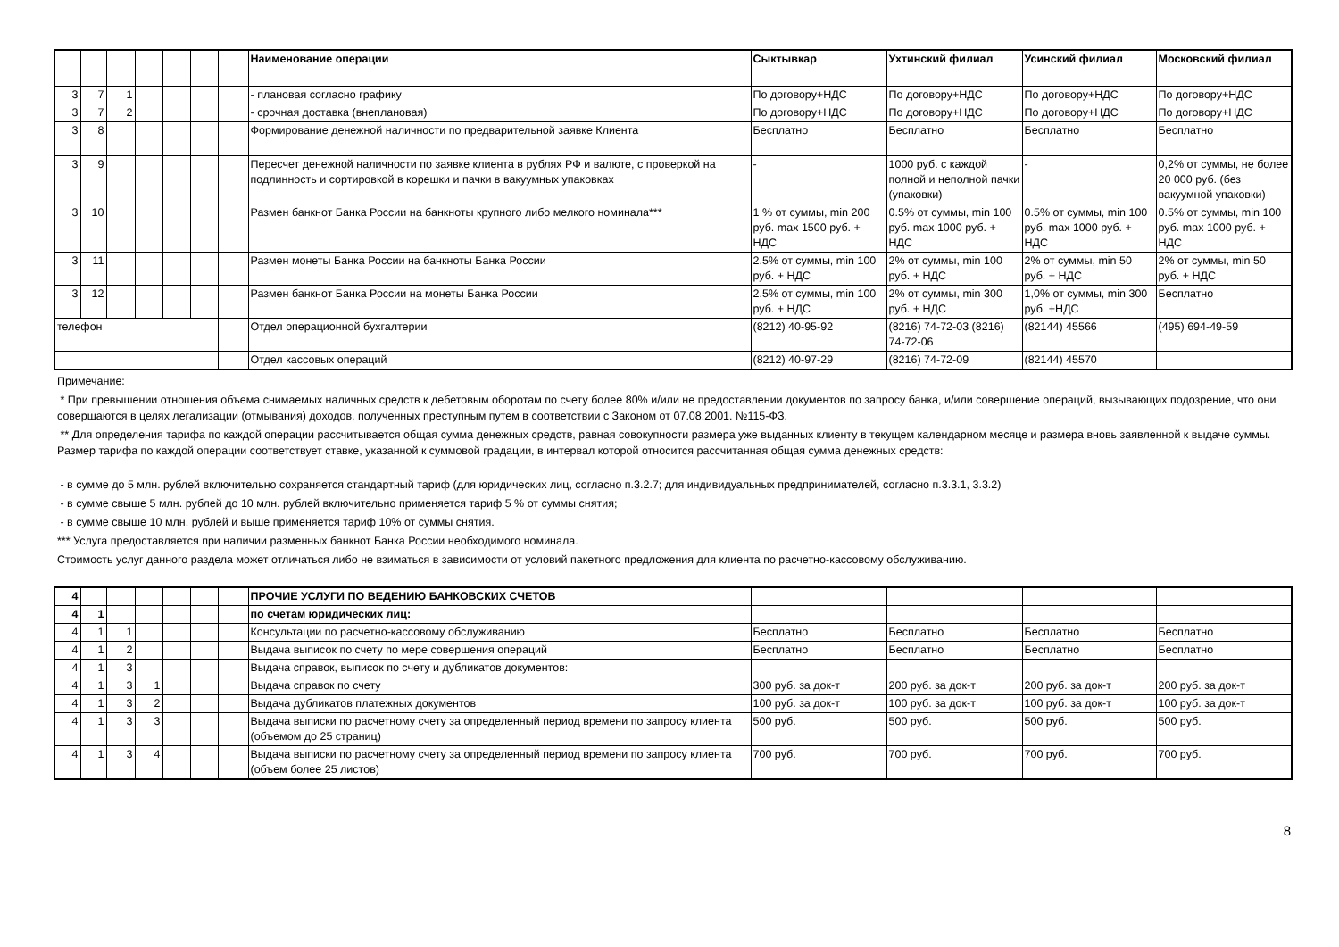| | | | | | | | Наименование операции | Сыктывкар | Ухтинский филиал | Усинский филиал | Московский филиал |
| --- | --- | --- | --- | --- | --- | --- | --- | --- | --- | --- | --- |
| 3 | 7 | 1 | | | | | - плановая согласно графику | По договору+НДС | По договору+НДС | По договору+НДС | По договору+НДС |
| 3 | 7 | 2 | | | | | - срочная доставка (внеплановая) | По договору+НДС | По договору+НДС | По договору+НДС | По договору+НДС |
| 3 | 8 | | | | | | Формирование денежной наличности по предварительной заявке Клиента | Бесплатно | Бесплатно | Бесплатно | Бесплатно |
| 3 | 9 | | | | | | Пересчет денежной наличности по заявке клиента в рублях РФ и валюте, с проверкой на подлинность и сортировкой в корешки и пачки в вакуумных упаковках | - | 1000 руб. с каждой полной и неполной пачки (упаковки) | - | 0,2% от суммы, не более 20 000 руб. (без вакуумной упаковки) |
| 3 | 10 | | | | | | Размен банкнот Банка России на банкноты крупного либо мелкого номинала*** | 1 % от суммы, min 200 руб. max 1500 руб. + НДС | 0.5% от суммы, min 100 руб. max 1000 руб. + НДС | 0.5% от суммы, min 100 руб. max 1000 руб. + НДС | 0.5% от суммы, min 100 руб. max 1000 руб. + НДС |
| 3 | 11 | | | | | | Размен монеты Банка России на банкноты Банка России | 2.5% от суммы, min 100 руб. + НДС | 2% от суммы, min 100 руб. + НДС | 2% от суммы, min 50 руб. + НДС | 2% от суммы, min 50 руб. + НДС |
| 3 | 12 | | | | | | Размен банкнот Банка России на монеты Банка России | 2.5% от суммы, min 100 руб. + НДС | 2% от суммы, min 300 руб. + НДС | 1,0% от суммы, min 300 руб. +НДС | Бесплатно |
| телефон | | | | | | | Отдел операционной бухгалтерии | (8212) 40-95-92 | (8216) 74-72-03 (8216) 74-72-06 | (82144) 45566 | (495) 694-49-59 |
| | | | | | | | Отдел кассовых операций | (8212) 40-97-29 | (8216) 74-72-09 | (82144) 45570 | |
Примечание:
* При превышении отношения объема снимаемых наличных средств к дебетовым оборотам по счету более 80% и/или не предоставлении документов по запросу банка, и/или совершение операций, вызывающих подозрение, что они совершаются в целях легализации (отмывания) доходов, полученных преступным путем в соответствии с Законом от 07.08.2001. №115-ФЗ.
** Для определения тарифа по каждой операции рассчитывается общая сумма денежных средств, равная совокупности размера уже выданных клиенту в текущем календарном месяце и размера вновь заявленной к выдаче суммы. Размер тарифа по каждой операции соответствует ставке, указанной к суммовой градации, в интервал которой относится рассчитанная общая сумма денежных средств:
- в сумме до 5 млн. рублей включительно сохраняется стандартный тариф (для юридических лиц, согласно п.3.2.7; для индивидуальных предпринимателей, согласно п.3.3.1, 3.3.2)
- в сумме свыше 5 млн. рублей до 10 млн. рублей включительно применяется тариф 5 % от суммы снятия;
- в сумме свыше 10 млн. рублей и выше применяется тариф 10% от суммы снятия.
*** Услуга предоставляется при наличии разменных банкнот Банка России необходимого номинала.
Стоимость услуг данного раздела может отличаться либо не взиматься в зависимости от условий пакетного предложения для клиента по расчетно-кассовому обслуживанию.
| 4 | | | | | | | ПРОЧИЕ УСЛУГИ ПО ВЕДЕНИЮ БАНКОВСКИХ СЧЕТОВ | | | | |
| 4 | 1 | | | | | | по счетам юридических лиц: | | | | |
| 4 | 1 | 1 | | | | | Консультации по расчетно-кассовому обслуживанию | Бесплатно | Бесплатно | Бесплатно | Бесплатно |
| 4 | 1 | 2 | | | | | Выдача выписок по счету по мере совершения операций | Бесплатно | Бесплатно | Бесплатно | Бесплатно |
| 4 | 1 | 3 | | | | | Выдача справок, выписок по счету и дубликатов документов: | | | | |
| 4 | 1 | 3 | 1 | | | | Выдача справок по счету | 300 руб. за док-т | 200 руб. за док-т | 200 руб. за док-т | 200 руб. за док-т |
| 4 | 1 | 3 | 2 | | | | Выдача дубликатов платежных документов | 100 руб. за док-т | 100 руб. за док-т | 100 руб. за док-т | 100 руб. за док-т |
| 4 | 1 | 3 | 3 | | | | Выдача выписки по расчетному счету за определенный период времени по запросу клиента (объемом до 25 страниц) | 500 руб. | 500 руб. | 500 руб. | 500 руб. |
| 4 | 1 | 3 | 4 | | | | Выдача выписки по расчетному счету за определенный период времени по запросу клиента (объем более 25 листов) | 700 руб. | 700 руб. | 700 руб. | 700 руб. |
8